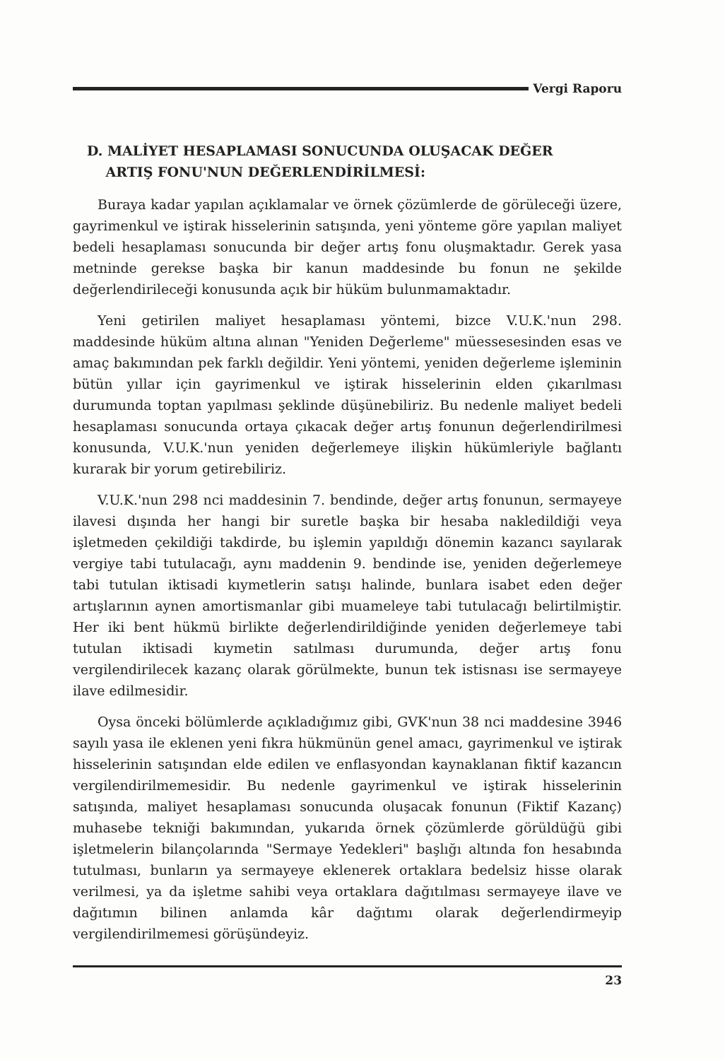Vergi Raporu
D. MALİYET HESAPLAMASI SONUCUNDA OLUŞACAK DEĞER
ARTIŞ FONU'NUN DEĞERLENDİRİLMESİ:
Buraya kadar yapılan açıklamalar ve örnek çözümlerde de görüleceği üzere, gayrimenkul ve iştirak hisselerinin satışında, yeni yönteme göre yapılan maliyet bedeli hesaplaması sonucunda bir değer artış fonu oluşmaktadır. Gerek yasa metninde gerekse başka bir kanun maddesinde bu fonun ne şekilde değerlendirileceği konusunda açık bir hüküm bulunmamaktadır.
Yeni getirilen maliyet hesaplaması yöntemi, bizce V.U.K.'nun 298. maddesinde hüküm altına alınan "Yeniden Değerleme" müessesesinden esas ve amaç bakımından pek farklı değildir. Yeni yöntemi, yeniden değerleme işleminin bütün yıllar için gayrimenkul ve iştirak hisselerinin elden çıkarılması durumunda toptan yapılması şeklinde düşünebiliriz. Bu nedenle maliyet bedeli hesaplaması sonucunda ortaya çıkacak değer artış fonunun değerlendirilmesi konusunda, V.U.K.'nun yeniden değerlemeye ilişkin hükümleriyle bağlantı kurarak bir yorum getirebiliriz.
V.U.K.'nun 298 nci maddesinin 7. bendinde, değer artış fonunun, sermayeye ilavesi dışında her hangi bir suretle başka bir hesaba nakledildiği veya işletmeden çekildiği takdirde, bu işlemin yapıldığı dönemin kazancı sayılarak vergiye tabi tutulacağı, aynı maddenin 9. bendinde ise, yeniden değerlemeye tabi tutulan iktisadi kıymetlerin satışı halinde, bunlara isabet eden değer artışlarının aynen amortismanlar gibi muameleye tabi tutulacağı belirtilmiştir. Her iki bent hükmü birlikte değerlendirildiğinde yeniden değerlemeye tabi tutulan iktisadi kıymetin satılması durumunda, değer artış fonu vergilendirilecek kazanç olarak görülmekte, bunun tek istisnası ise sermayeye ilave edilmesidir.
Oysa önceki bölümlerde açıkladığımız gibi, GVK'nun 38 nci maddesine 3946 sayılı yasa ile eklenen yeni fıkra hükmünün genel amacı, gayrimenkul ve iştirak hisselerinin satışından elde edilen ve enflasyondan kaynaklanan fiktif kazancın vergilendirilmemesidir. Bu nedenle gayrimenkul ve iştirak hisselerinin satışında, maliyet hesaplaması sonucunda oluşacak fonunun (Fiktif Kazanç) muhasebe tekniği bakımından, yukarıda örnek çözümlerde görüldüğü gibi işletmelerin bilançolarında "Sermaye Yedekleri" başlığı altında fon hesabında tutulması, bunların ya sermayeye eklenerek ortaklara bedelsiz hisse olarak verilmesi, ya da işletme sahibi veya ortaklara dağıtılması sermayeye ilave ve dağıtımın bilinen anlamda kâr dağıtımı olarak değerlendirmeyip vergilendirilmemesi görüşündeyiz.
23